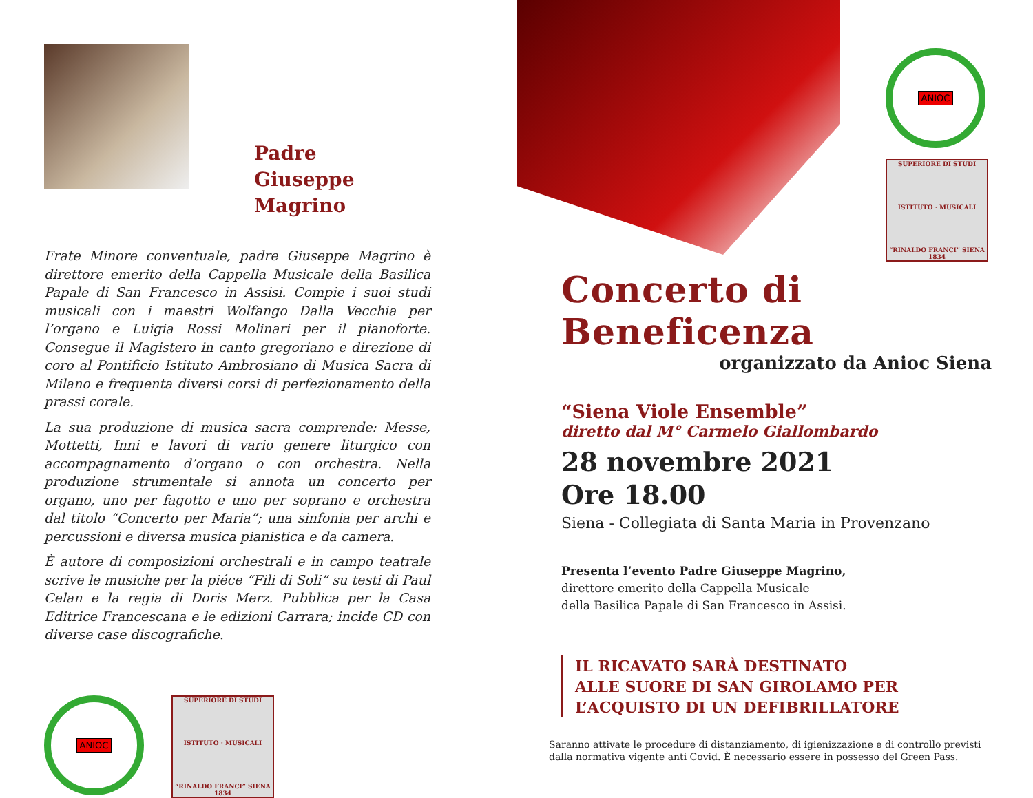Padre
Giuseppe Magrino
Frate Minore conventuale, padre Giuseppe Magrino è direttore emerito della Cappella Musicale della Basilica Papale di San Francesco in Assisi. Compie i suoi studi musicali con i maestri Wolfango Dalla Vecchia per l’organo e Luigia Rossi Molinari per il pianoforte. Consegue il Magistero in canto gregoriano e direzione di coro al Pontificio Istituto Ambrosiano di Musica Sacra di Milano e frequenta diversi corsi di perfezionamento della prassi corale.
La sua produzione di musica sacra comprende: Messe, Mottetti, Inni e lavori di vario genere liturgico con accompagnamento d’organo o con orchestra. Nella produzione strumentale si annota un concerto per organo, uno per fagotto e uno per soprano e orchestra dal titolo “Concerto per Maria”; una sinfonia per archi e percussioni e diversa musica pianistica e da camera.
È autore di composizioni orchestrali e in campo teatrale scrive le musiche per la piéce “Fili di Soli” su testi di Paul Celan e la regia di Doris Merz. Pubblica per la Casa Editrice Francescana e le edizioni Carrara; incide CD con diverse case discografiche.
ANIOC
SUPERIORE DI STUDI
ISTITUTO · MUSICALI
“RINALDO FRANCI” SIENA
1834
ANIOC
SUPERIORE DI STUDI
ISTITUTO · MUSICALI
“RINALDO FRANCI” SIENA
1834
Concerto di Beneficenza
organizzato da Anioc Siena
“Siena Viole Ensemble”
diretto dal M° Carmelo Giallombardo
28 novembre 2021
Ore 18.00
Siena - Collegiata di Santa Maria in Provenzano
Presenta l’evento Padre Giuseppe Magrino,
direttore emerito della Cappella Musicale
della Basilica Papale di San Francesco in Assisi.
IL RICAVATO SARÀ DESTINATO
ALLE SUORE DI SAN GIROLAMO PER
L’ACQUISTO DI UN DEFIBRILLATORE
Saranno attivate le procedure di distanziamento, di igienizzazione e di controllo previsti dalla normativa vigente anti Covid. È necessario essere in possesso del Green Pass.